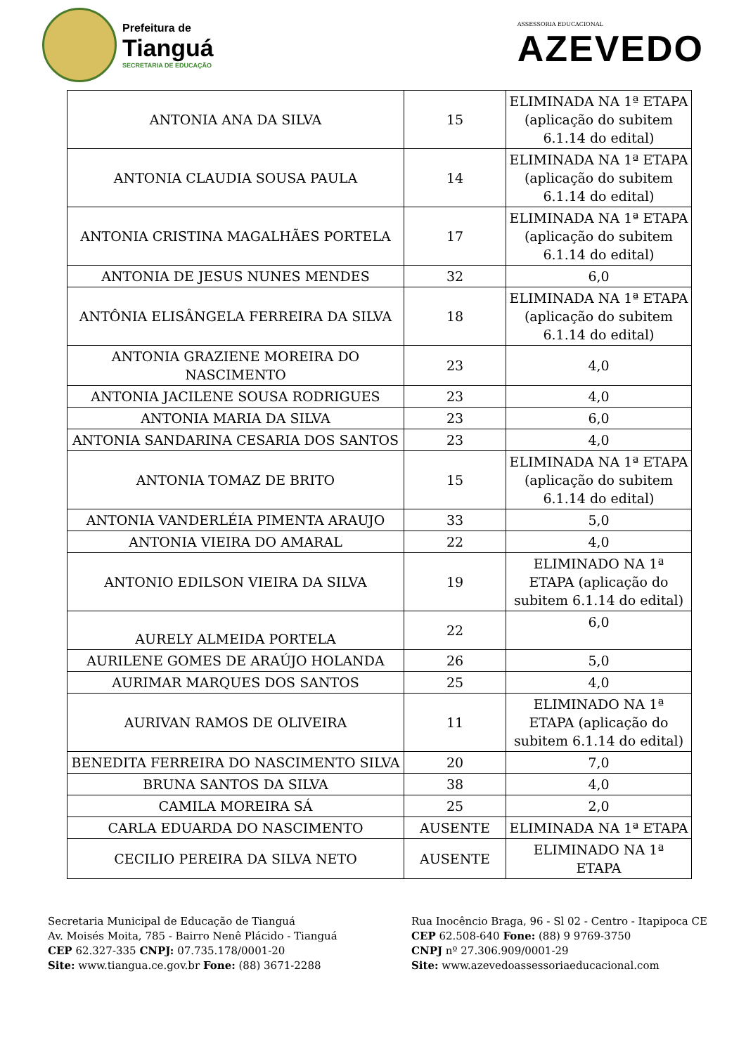Prefeitura de
Tianguá
SECRETARIA DE EDUCAÇÃO
ASSESSORIA EDUCACIONAL
AZEVEDO
| ANTONIA ANA DA SILVA | 15 | ELIMINADA NA 1ª ETAPA (aplicação do subitem 6.1.14 do edital) |
| ANTONIA CLAUDIA SOUSA PAULA | 14 | ELIMINADA NA 1ª ETAPA (aplicação do subitem 6.1.14 do edital) |
| ANTONIA CRISTINA MAGALHÃES PORTELA | 17 | ELIMINADA NA 1ª ETAPA (aplicação do subitem 6.1.14 do edital) |
| ANTONIA DE JESUS NUNES MENDES | 32 | 6,0 |
| ANTÔNIA ELISÂNGELA FERREIRA DA SILVA | 18 | ELIMINADA NA 1ª ETAPA (aplicação do subitem 6.1.14 do edital) |
| ANTONIA GRAZIENE MOREIRA DO NASCIMENTO | 23 | 4,0 |
| ANTONIA JACILENE SOUSA RODRIGUES | 23 | 4,0 |
| ANTONIA MARIA DA SILVA | 23 | 6,0 |
| ANTONIA SANDARINA CESARIA DOS SANTOS | 23 | 4,0 |
| ANTONIA TOMAZ DE BRITO | 15 | ELIMINADA NA 1ª ETAPA (aplicação do subitem 6.1.14 do edital) |
| ANTONIA VANDERLÉIA PIMENTA ARAUJO | 33 | 5,0 |
| ANTONIA VIEIRA DO AMARAL | 22 | 4,0 |
| ANTONIO EDILSON VIEIRA DA SILVA | 19 | ELIMINADO NA 1ª ETAPA (aplicação do subitem 6.1.14 do edital) |
| AURELY ALMEIDA PORTELA | 22 | 6,0 |
| AURILENE GOMES DE ARAÚJO HOLANDA | 26 | 5,0 |
| AURIMAR MARQUES DOS SANTOS | 25 | 4,0 |
| AURIVAN RAMOS DE OLIVEIRA | 11 | ELIMINADO NA 1ª ETAPA (aplicação do subitem 6.1.14 do edital) |
| BENEDITA FERREIRA DO NASCIMENTO SILVA | 20 | 7,0 |
| BRUNA SANTOS DA SILVA | 38 | 4,0 |
| CAMILA MOREIRA SÁ | 25 | 2,0 |
| CARLA EDUARDA DO NASCIMENTO | AUSENTE | ELIMINADA NA 1ª ETAPA |
| CECILIO PEREIRA DA SILVA NETO | AUSENTE | ELIMINADO NA 1ª ETAPA |
Secretaria Municipal de Educação de Tianguá
Av. Moisés Moita, 785 - Bairro Nenê Plácido - Tianguá
CEP 62.327-335 CNPJ: 07.735.178/0001-20
Site: www.tiangua.ce.gov.br Fone: (88) 3671-2288
Rua Inocêncio Braga, 96 - Sl 02 - Centro - Itapipoca CE
CEP 62.508-640 Fone: (88) 9 9769-3750
CNPJ nº 27.306.909/0001-29
Site: www.azevedoassessoriaeducacional.com